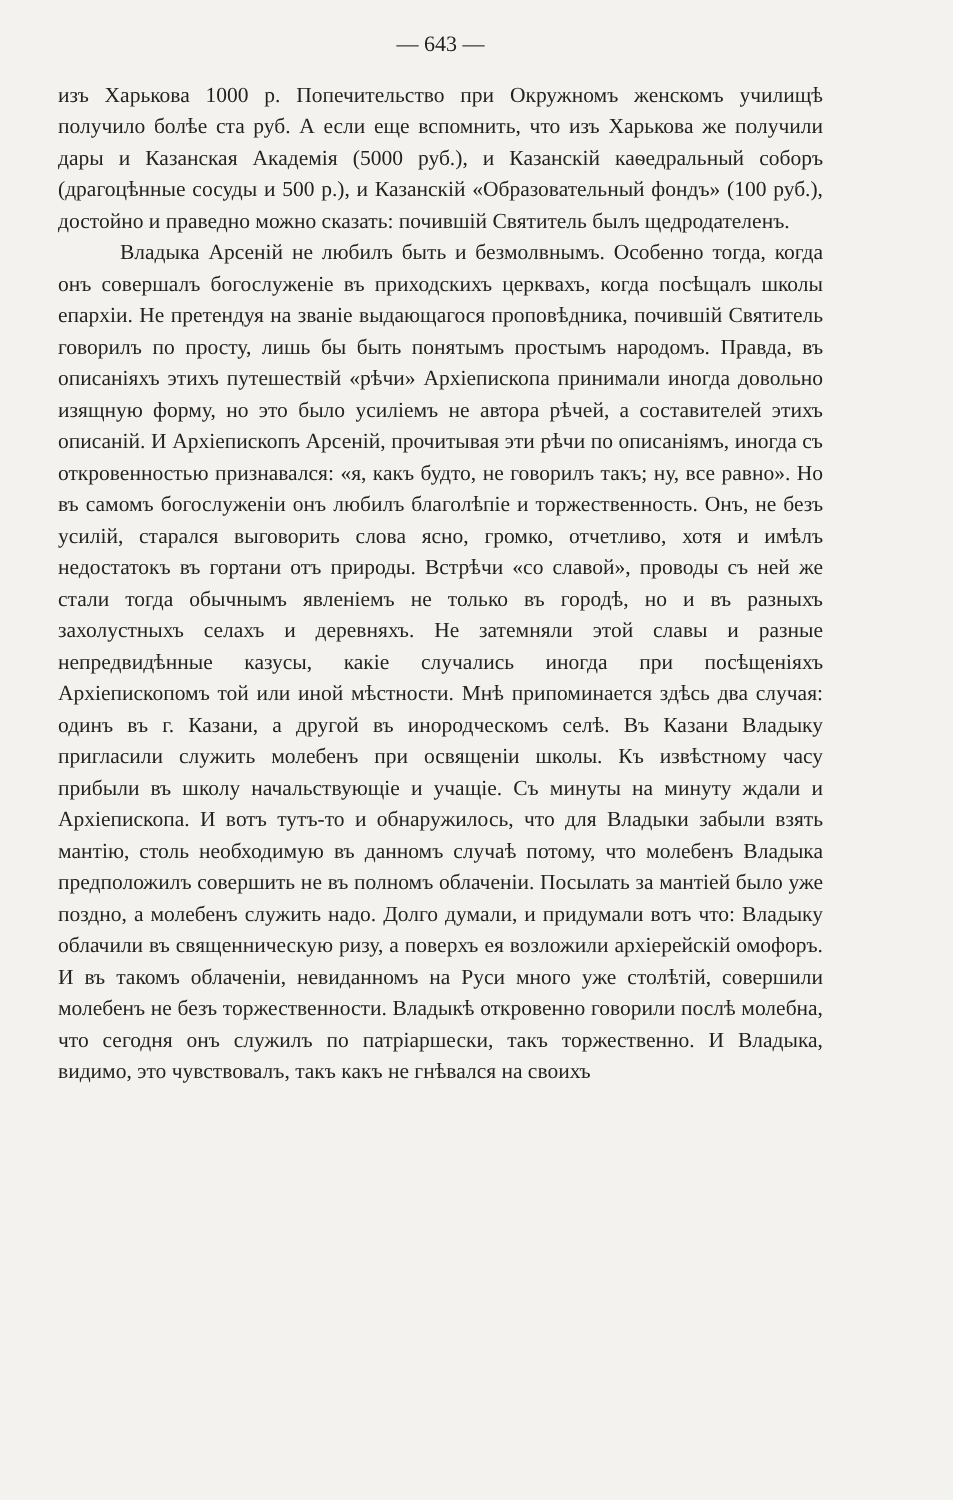— 643 —
изъ Харькова 1000 р. Попечительство при Окружномъ женскомъ училищѣ получило болѣе ста руб. А если еще вспомнить, что изъ Харькова же получили дары и Казанская Академія (5000 руб.), и Казанскій каѳедральный соборъ (драгоцѣнные сосуды и 500 р.), и Казанскій «Образовательный фондъ» (100 руб.), достойно и праведно можно сказать: почившій Святитель былъ щедродателенъ.
Владыка Арсеній не любилъ быть и безмолвнымъ. Особенно тогда, когда онъ совершалъ богослуженіе въ приходскихъ церквахъ, когда посѣщалъ школы епархіи. Не претендуя на званіе выдающагося проповѣдника, почившій Святитель говорилъ по просту, лишь бы быть пoнятымъ простымъ народомъ. Правда, въ описаніяхъ этихъ путешествій «рѣчи» Архіепископа принимали иногда довольно изящную форму, но это было усиліемъ не автора рѣчей, а составителей этихъ описаній. И Архіепископъ Арсеній, прочитывая эти рѣчи по описаніямъ, иногда съ откровенностью признавался: «я, какъ будто, не говорилъ такъ; ну, все равно». Но въ самомъ богослуженіи онъ любилъ благолѣпіе и торжественность. Онъ, не безъ усилій, старался выговорить слова ясно, громко, отчетливо, хотя и имѣлъ недостатокъ въ гортани отъ природы. Встрѣчи «со славой», проводы съ ней же стали тогда обычнымъ явленіемъ не только въ городѣ, но и въ разныхъ захолустныхъ селахъ и деревняхъ. Не затемняли этой славы и разные непредвидѣнные казусы, какіе случались иногда при посѣщеніяхъ Архіепископомъ той или иной мѣстности. Мнѣ припоминается здѣсь два случая: одинъ въ г. Казани, а другой въ инородческомъ селѣ. Въ Казани Владыку пригласили служить молебенъ при освященіи школы. Къ извѣстному часу прибыли въ школу начальствующіе и учащіе. Съ минуты на минуту ждали и Архіепископа. И вотъ тутъ-то и обнаружилось, что для Владыки забыли взять мантію, столь необходимую въ данномъ случаѣ потому, что молебенъ Владыка предположилъ совершить не въ полномъ облаченіи. Посылать за мантіей было уже поздно, а молебенъ служить надо. Долго думали, и придумали вотъ что: Владыку облачили въ священническую ризу, а поверхъ ея возложили архіерейскій омофоръ. И въ такомъ облаченіи, невиданномъ на Руси много уже столѣтій, совершили молебенъ не безъ торжественности. Владыкѣ откровенно говорили послѣ молебна, что сегодня онъ служилъ по патріаршески, такъ торжественно. И Владыка, видимо, это чувствовалъ, такъ какъ не гнѣвался на своихъ